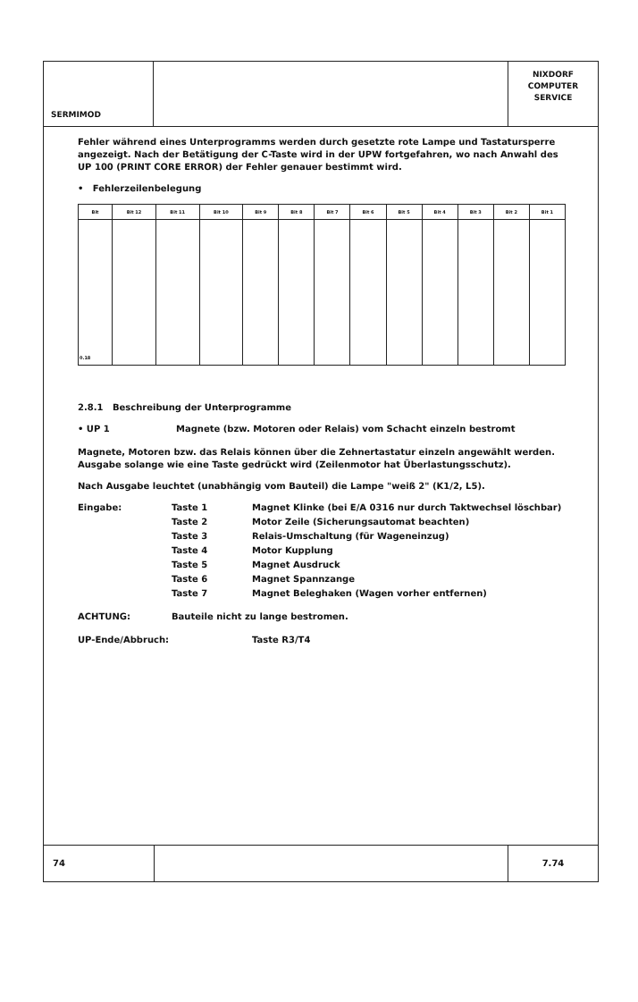SERMIMOD
NIXDORF
COMPUTER
SERVICE
Fehler während eines Unterprogramms werden durch gesetzte rote Lampe und Tastatursperre angezeigt. Nach der Betätigung der C-Taste wird in der UPW fortgefahren, wo nach Anwahl des UP 100 (PRINT CORE ERROR) der Fehler genauer bestimmt wird.
• Fehlerzeilenbelegung
| Bit | Bit 12 | Bit 11 | Bit 10 | Bit 9 | Bit 8 | Bit 7 | Bit 6 | Bit 5 | Bit 4 | Bit 3 | Bit 2 | Bit 1 |
| --- | --- | --- | --- | --- | --- | --- | --- | --- | --- | --- | --- | --- |
| 0.18 | | | | | | | | | | | | |
2.8.1 Beschreibung der Unterprogramme
• UP 1 Magnete (bzw. Motoren oder Relais) vom Schacht einzeln bestromt
Magnete, Motoren bzw. das Relais können über die Zehnertastatur einzeln angewählt werden. Ausgabe solange wie eine Taste gedrückt wird (Zeilenmotor hat Überlastungsschutz).
Nach Ausgabe leuchtet (unabhängig vom Bauteil) die Lampe "weiß 2" (K1/2, L5).
Eingabe: Taste 1 Magnet Klinke (bei E/A 0316 nur durch Taktwechsel löschbar)
Taste 2 Motor Zeile (Sicherungsautomat beachten)
Taste 3 Relais-Umschaltung (für Wageneinzug)
Taste 4 Motor Kupplung
Taste 5 Magnet Ausdruck
Taste 6 Magnet Spannzange
Taste 7 Magnet Beleghaken (Wagen vorher entfernen)
ACHTUNG: Bauteile nicht zu lange bestromen.
UP-Ende/Abbruch: Taste R3/T4
74 7.74